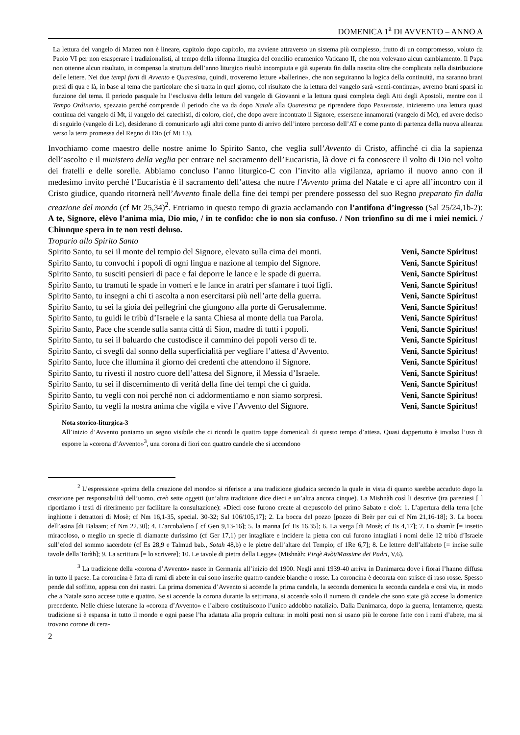DOMENICA 1<sup>a</sup> DI AVVENTO – ANNO A
La lettura del vangelo di Matteo non è lineare, capitolo dopo capitolo, ma avviene attraverso un sistema più complesso, frutto di un compromesso, voluto da Paolo VI per non esasperare i tradizionalisti, al tempo della riforma liturgica del concilio ecumenico Vaticano II, che non volevano alcun cambiamento. Il Papa non ottenne alcun risultato, in compenso la struttura dell’anno liturgico risultò incompiuta e già superata fin dalla nascita oltre che complicata nella distribuzione delle lettere. Nei due tempi forti di Avvento e Quaresima, quindi, troveremo letture «ballerine», che non seguiranno la logica della continuità, ma saranno brani presi di qua e là, in base al tema che particolare che si tratta in quel giorno, col risultato che la lettura del vangelo sarà «semi-continua», avremo brani sparsi in funzione del tema. Il periodo pasquale ha l’esclusiva della lettura del vangelo di Giovanni e la lettura quasi completa degli Atti degli Apostoli, mentre con il Tempo Ordinario, spezzato perché comprende il periodo che va da dopo Natale alla Quaresima pe riprendere dopo Pentecoste, inizieremo una lettura quasi continua del vangelo di Mt, il vangelo dei catechisti, di coloro, cioè, che dopo avere incontrato il Signore, essersene innamorati (vangelo di Mc), ed avere deciso di seguirlo (vangelo di Lc), desiderano di comunicarlo agli altri come punto di arrivo dell’intero percorso dell’AT e come punto di partenza della nuova alleanza verso la terra promessa del Regno di Dio (cf Mt 13).
Invochiamo come maestro delle nostre anime lo Spirito Santo, che veglia sull’Avvento di Cristo, affinché ci dia la sapienza dell’ascolto e il ministero della veglia per entrare nel sacramento dell’Eucaristia, là dove ci fa conoscere il volto di Dio nel volto dei fratelli e delle sorelle. Abbiamo concluso l’anno liturgico-C con l’invito alla vigilanza, apriamo il nuovo anno con il medesimo invito perché l’Eucaristia è il sacramento dell’attesa che nutre l’Avvento prima del Natale e ci apre all’incontro con il Cristo giudice, quando ritornerà nell’Avvento finale della fine dei tempi per prendere possesso del suo Regno preparato fin dalla creazione del mondo (cf Mt 25,34)<sup>2</sup>. Entriamo in questo tempo di grazia acclamando con l’antifona d’ingresso (Sal 25/24,1b-2): A te, Signore, elèvo l’anima mia, Dio mio, / in te confido: che io non sia confuso. / Non trionfino su di me i miei nemici. / Chiunque spera in te non resti deluso.
Tropario allo Spirito Santo
Spirito Santo, tu sei il monte del tempio del Signore, elevato sulla cima dei monti. Veni, Sancte Spiritus!
Spirito Santo, tu convochi i popoli di ogni lingua e nazione al tempio del Signore. Veni, Sancte Spiritus!
Spirito Santo, tu susciti pensieri di pace e fai deporre le lance e le spade di guerra. Veni, Sancte Spiritus!
Spirito Santo, tu tramuti le spade in vomeri e le lance in aratri per sfamare i tuoi figli. Veni, Sancte Spiritus!
Spirito Santo, tu insegni a chi ti ascolta a non esercitarsi più nell’arte della guerra. Veni, Sancte Spiritus!
Spirito Santo, tu sei la gioia dei pellegrini che giungono alla porte di Gerusalemme. Veni, Sancte Spiritus!
Spirito Santo, tu guidi le tribù d’Israele e la santa Chiesa al monte della tua Parola. Veni, Sancte Spiritus!
Spirito Santo, Pace che scende sulla santa città di Sion, madre di tutti i popoli. Veni, Sancte Spiritus!
Spirito Santo, tu sei il baluardo che custodisce il cammino dei popoli verso di te. Veni, Sancte Spiritus!
Spirito Santo, ci svegli dal sonno della superficialità per vegliare l’attesa d’Avvento. Veni, Sancte Spiritus!
Spirito Santo, luce che illumina il giorno dei credenti che attendono il Signore. Veni, Sancte Spiritus!
Spirito Santo, tu rivesti il nostro cuore dell’attesa del Signore, il Messia d’Israele. Veni, Sancte Spiritus!
Spirito Santo, tu sei il discernimento di verità della fine dei tempi che ci guida. Veni, Sancte Spiritus!
Spirito Santo, tu vegli con noi perché non ci addormentiamo e non siamo sorpresi. Veni, Sancte Spiritus!
Spirito Santo, tu vegli la nostra anima che vigila e vive l’Avvento del Signore. Veni, Sancte Spiritus!
Nota storico-liturgica-3
All’inizio d’Avvento poniamo un segno visibile che ci ricordi le quattro tappe domenicali di questo tempo d’attesa. Quasi dappertutto è invalso l’uso di esporre la «corona d’Avvento»<sup>3</sup>, una corona di fiori con quattro candele che si accendono
<sup>2</sup> L’espressione «prima della creazione del mondo» si riferisce a una tradizione giudaica secondo la quale in vista di quanto sarebbe accaduto dopo la creazione per responsabilità dell’uomo, creò sette oggetti (un’altra tradizione dice dieci e un’altra ancora cinque). La Mishnàh così li descrive (tra parentesi [ ] riportiamo i testi di riferimento per facilitare la consultazione): «Dieci cose furono create al crepuscolo del primo Sabato e cioè: 1. L’apertura della terra [che inghiotte i detrattori di Mosè; cf Nm 16,1-35, special. 30-32; Sal 106/105,17]; 2. La bocca del pozzo [pozzo di Beèr per cui cf Nm 21,16-18]; 3. La bocca dell’asina [di Balaam; cf Nm 22,30]; 4. L’arcobaleno [ cf Gen 9,13-16]; 5. la manna [cf Es 16,35]; 6. La verga [di Mosè; cf Es 4,17]; 7. Lo shamìr [= insetto miracoloso, o meglio un specie di diamante durissimo (cf Ger 17,1) per intagliare e incidere la pietra con cui furono intagliati i nomi delle 12 tribù d’Israele sull’efod del sommo sacerdote (cf Es 28,9 e Talmud bab., Sotah 48,b) e le pietre dell’altare del Tempio; cf 1Re 6,7]; 8. Le lettere dell’alfabeto [= incise sulle tavole della Toràh]; 9. La scrittura [= lo scrivere]; 10. Le tavole di pietra della Legge» (Mishnàh: Pirqè Avòt/Massime dei Padri, V,6).
<sup>3</sup> La tradizione della «corona d’Avvento» nasce in Germania all’inizio del 1900. Negli anni 1939-40 arriva in Danimarca dove i fiorai l’hanno diffusa in tutto il paese. La coroncina è fatta di rami di abete in cui sono inserite quattro candele bianche o rosse. La coroncina è decorata con strisce di raso rosse. Spesso pende dal soffitto, appesa con dei nastri. La prima domenica d’Avvento si accende la prima candela, la seconda domenica la seconda candela e così via, in modo che a Natale sono accese tutte e quattro. Se si accende la corona durante la settimana, si accende solo il numero di candele che sono state già accese la domenica precedente. Nelle chiese luterane la «corona d’Avvento» e l’albero costituiscono l’unico addobbo natalizio. Dalla Danimarca, dopo la guerra, lentamente, questa tradizione si è espansa in tutto il mondo e ogni paese l’ha adattata alla propria cultura: in molti posti non si usano più le corone fatte con i rami d’abete, ma si trovano corone di cera-
2